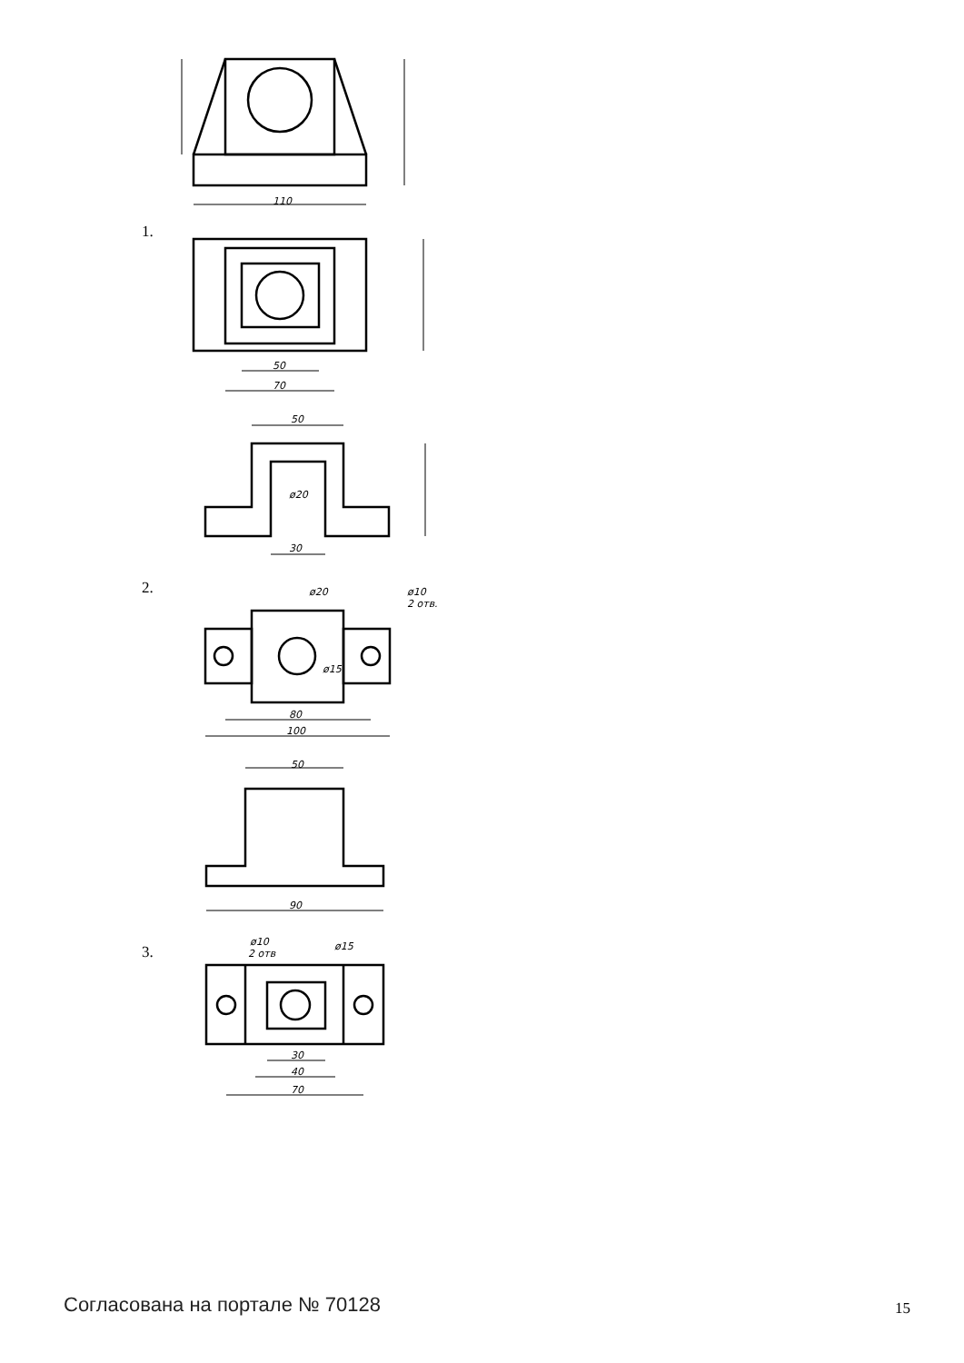110
50
70
50
30
ø20
ø20
ø10
2 отв.
ø15
80
100
50
90
ø10
2 отв
ø15
30
40
70
1.
2.
3.
Согласована на портале № 70128 15